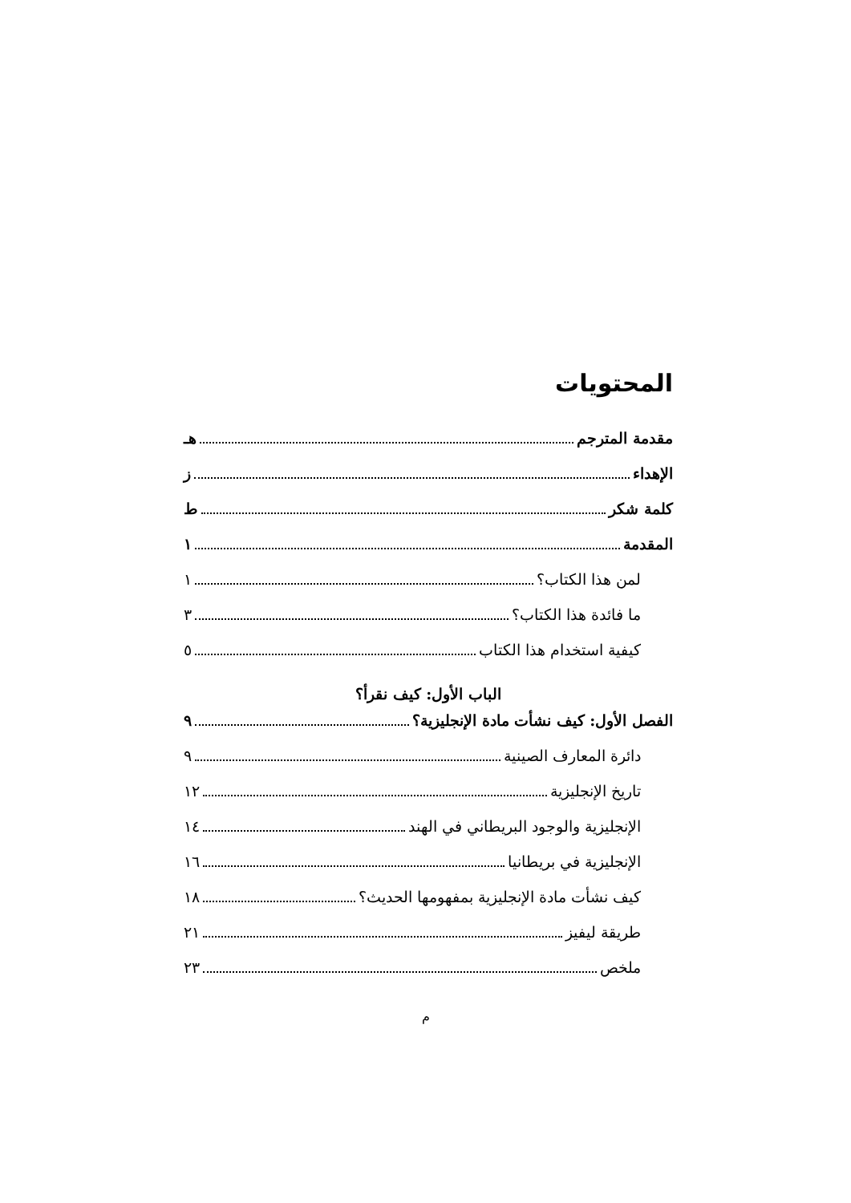المحتويات
مقدمة المترجم هـ
الإهداء ز
كلمة شكر ط
المقدمة ١
لمن هذا الكتاب؟ ١
ما فائدة هذا الكتاب؟ ٣
كيفية استخدام هذا الكتاب ٥
الباب الأول: كيف نقرأ؟
الفصل الأول: كيف نشأت مادة الإنجليزية؟ ٩
دائرة المعارف الصينية ٩
تاريخ الإنجليزية ١٢
الإنجليزية والوجود البريطاني في الهند ١٤
الإنجليزية في بريطانيا ١٦
كيف نشأت مادة الإنجليزية بمفهومها الحديث؟ ١٨
طريقة ليفيز ٢١
ملخص ٢٣
م